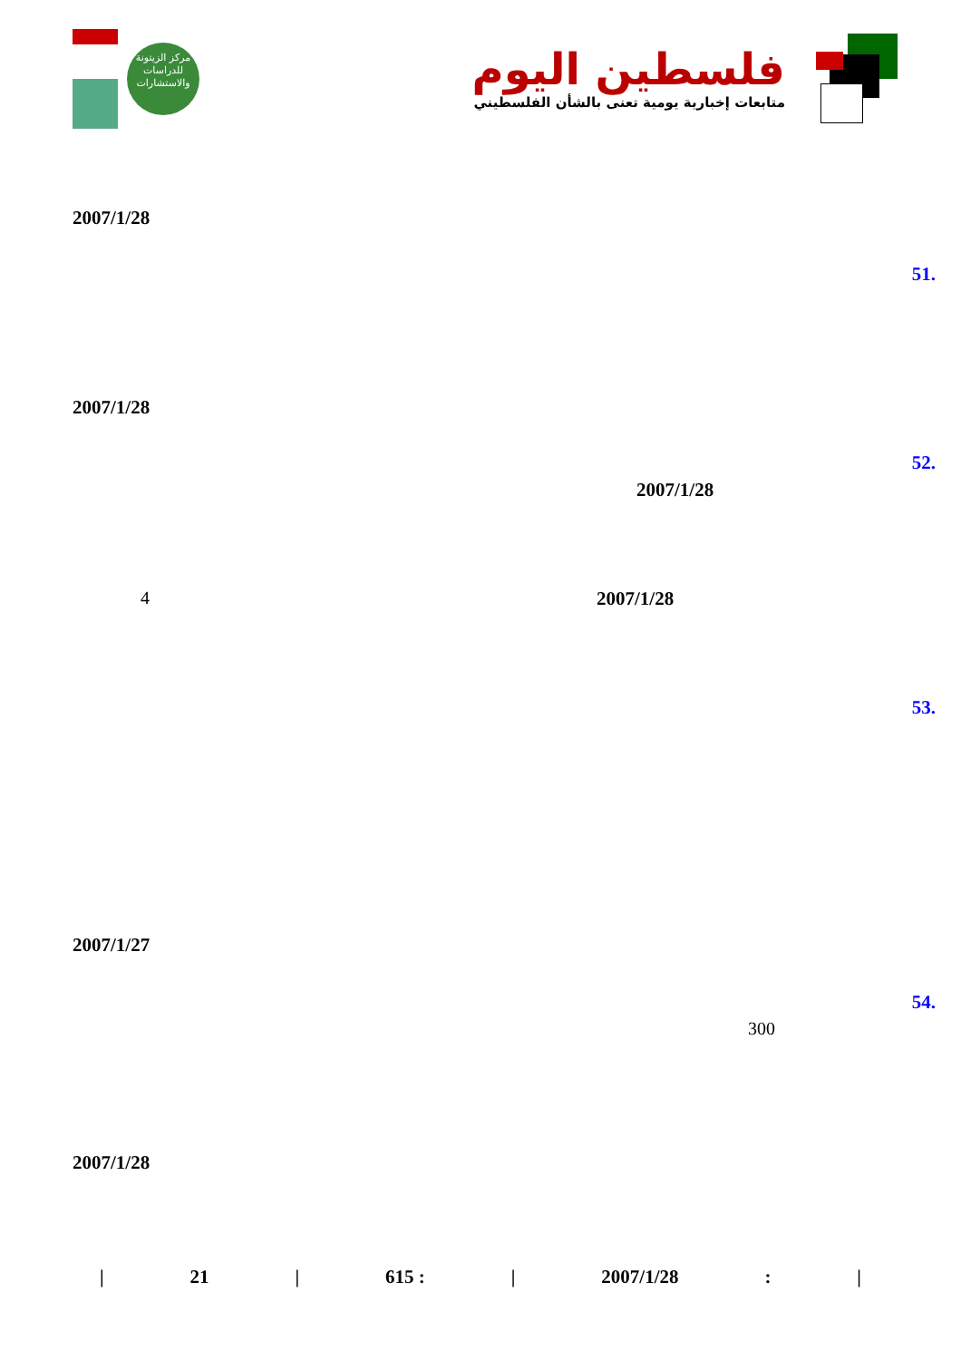مركز الزيتونة
للدراسات والاستشارات
فلسطين اليوم
متابعات إخبارية يومية تعنى بالشأن الفلسطيني
2007/1/28
51.
2007/1/28
52.
2007/1/28
2007/1/28
4
53.
2007/1/27
54.
300
2007/1/28
| 21 | 615 : | 2007/1/28: |